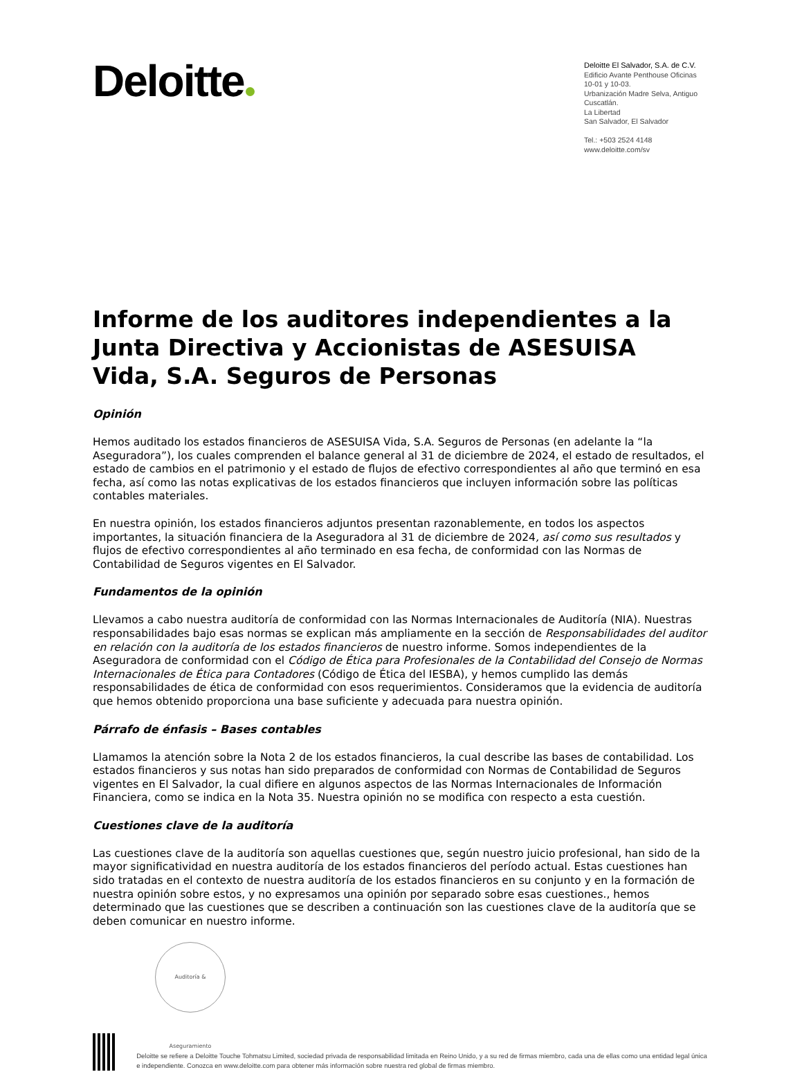Deloitte
Deloitte El Salvador, S.A. de C.V.
Edificio Avante Penthouse Oficinas 10-01 y 10-03.
Urbanización Madre Selva, Antiguo Cuscatlán.
La Libertad
San Salvador, El Salvador
Tel.: +503 2524 4148
www.deloitte.com/sv
Informe de los auditores independientes a la Junta Directiva y Accionistas de ASESUISA Vida, S.A. Seguros de Personas
Opinión
Hemos auditado los estados financieros de ASESUISA Vida, S.A. Seguros de Personas (en adelante la “la Aseguradora”), los cuales comprenden el balance general al 31 de diciembre de 2024, el estado de resultados, el estado de cambios en el patrimonio y el estado de flujos de efectivo correspondientes al año que terminó en esa fecha, así como las notas explicativas de los estados financieros que incluyen información sobre las políticas contables materiales.
En nuestra opinión, los estados financieros adjuntos presentan razonablemente, en todos los aspectos importantes, la situación financiera de la Aseguradora al 31 de diciembre de 2024, así como sus resultados y flujos de efectivo correspondientes al año terminado en esa fecha, de conformidad con las Normas de Contabilidad de Seguros vigentes en El Salvador.
Fundamentos de la opinión
Llevamos a cabo nuestra auditoría de conformidad con las Normas Internacionales de Auditoría (NIA). Nuestras responsabilidades bajo esas normas se explican más ampliamente en la sección de Responsabilidades del auditor en relación con la auditoría de los estados financieros de nuestro informe. Somos independientes de la Aseguradora de conformidad con el Código de Ética para Profesionales de la Contabilidad del Consejo de Normas Internacionales de Ética para Contadores (Código de Ética del IESBA), y hemos cumplido las demás responsabilidades de ética de conformidad con esos requerimientos. Consideramos que la evidencia de auditoría que hemos obtenido proporciona una base suficiente y adecuada para nuestra opinión.
Párrafo de énfasis – Bases contables
Llamamos la atención sobre la Nota 2 de los estados financieros, la cual describe las bases de contabilidad. Los estados financieros y sus notas han sido preparados de conformidad con Normas de Contabilidad de Seguros vigentes en El Salvador, la cual difiere en algunos aspectos de las Normas Internacionales de Información Financiera, como se indica en la Nota 35. Nuestra opinión no se modifica con respecto a esta cuestión.
Cuestiones clave de la auditoría
Las cuestiones clave de la auditoría son aquellas cuestiones que, según nuestro juicio profesional, han sido de la mayor significatividad en nuestra auditoría de los estados financieros del período actual. Estas cuestiones han sido tratadas en el contexto de nuestra auditoría de los estados financieros en su conjunto y en la formación de nuestra opinión sobre estos, y no expresamos una opinión por separado sobre esas cuestiones., hemos determinado que las cuestiones que se describen a continuación son las cuestiones clave de la auditoría que se deben comunicar en nuestro informe.
Auditoría & Aseguramiento
Deloitte se refiere a Deloitte Touche Tohmatsu Limited, sociedad privada de responsabilidad limitada en Reino Unido, y a su red de firmas miembro, cada una de ellas como una entidad legal única e independiente. Conozca en www.deloitte.com para obtener más información sobre nuestra red global de firmas miembro.